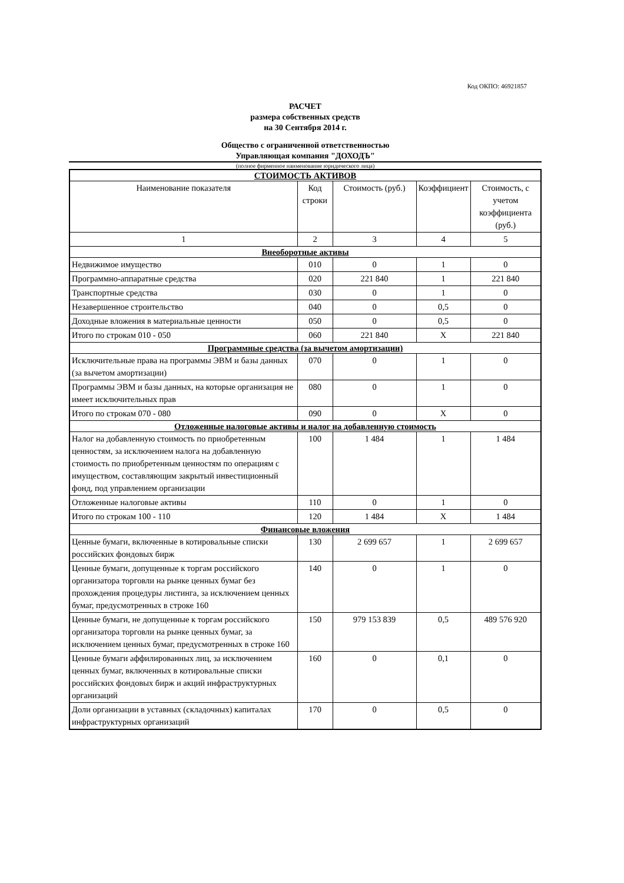Код ОКПО: 46921857
РАСЧЕТ
размера собственных средств
на 30 Сентября 2014 г.
Общество с ограниченной ответственностью
Управляющая компания "ДОХОДЪ"
(полное фирменное наименование юридического лица)
| СТОИМОСТЬ АКТИВОВ | | | | |
| Наименование показателя | Код строки | Стоимость (руб.) | Коэффициент | Стоимость, с учетом коэффициента (руб.) |
| 1 | 2 | 3 | 4 | 5 |
| Внеоборотные активы | | | | |
| Недвижимое имущество | 010 | 0 | 1 | 0 |
| Программно-аппаратные средства | 020 | 221 840 | 1 | 221 840 |
| Транспортные средства | 030 | 0 | 1 | 0 |
| Незавершенное строительство | 040 | 0 | 0,5 | 0 |
| Доходные вложения в материальные ценности | 050 | 0 | 0,5 | 0 |
| Итого по строкам 010 - 050 | 060 | 221 840 | X | 221 840 |
| Программные средства (за вычетом амортизации) | | | | |
| Исключительные права на программы ЭВМ и базы данных (за вычетом амортизации) | 070 | 0 | 1 | 0 |
| Программы ЭВМ и базы данных, на которые организация не имеет исключительных прав | 080 | 0 | 1 | 0 |
| Итого по строкам 070 - 080 | 090 | 0 | X | 0 |
| Отложенные налоговые активы и налог на добавленную стоимость | | | | |
| Налог на добавленную стоимость по приобретенным ценностям, за исключением налога на добавленную стоимость по приобретенным ценностям по операциям с имуществом, составляющим закрытый инвестиционный фонд, под управлением организации | 100 | 1 484 | 1 | 1 484 |
| Отложенные налоговые активы | 110 | 0 | 1 | 0 |
| Итого по строкам 100 - 110 | 120 | 1 484 | X | 1 484 |
| Финансовые вложения | | | | |
| Ценные бумаги, включенные в котировальные списки российских фондовых бирж | 130 | 2 699 657 | 1 | 2 699 657 |
| Ценные бумаги, допущенные к торгам российского организатора торговли на рынке ценных бумаг без прохождения процедуры листинга, за исключением ценных бумаг, предусмотренных в строке 160 | 140 | 0 | 1 | 0 |
| Ценные бумаги, не допущенные к торгам российского организатора торговли на рынке ценных бумаг, за исключением ценных бумаг, предусмотренных в строке 160 | 150 | 979 153 839 | 0,5 | 489 576 920 |
| Ценные бумаги аффилированных лиц, за исключением ценных бумаг, включенных в котировальные списки российских фондовых бирж и акций инфраструктурных организаций | 160 | 0 | 0,1 | 0 |
| Доли организации в уставных (складочных) капиталах инфраструктурных организаций | 170 | 0 | 0,5 | 0 |